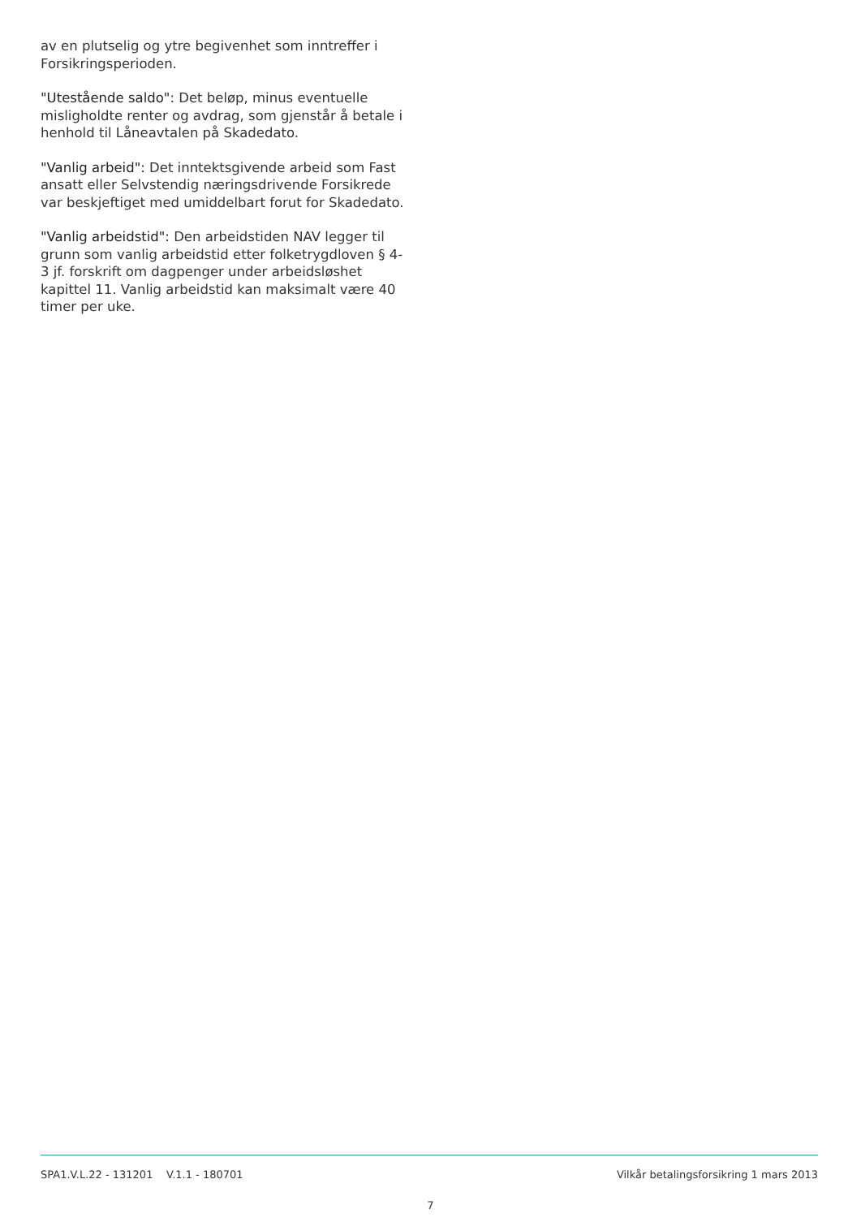av en plutselig og ytre begivenhet som inntreffer i Forsikringsperioden.
"Utestående saldo": Det beløp, minus eventuelle misligholdte renter og avdrag, som gjenstår å betale i henhold til Låneavtalen på Skadedato.
"Vanlig arbeid": Det inntektsgivende arbeid som Fast ansatt eller Selvstendig næringsdrivende Forsikrede var beskjeftiget med umiddelbart forut for Skadedato.
"Vanlig arbeidstid": Den arbeidstiden NAV legger til grunn som vanlig arbeidstid etter folketrygdloven § 4-3 jf. forskrift om dagpenger under arbeidsløshet kapittel 11. Vanlig arbeidstid kan maksimalt være 40 timer per uke.
SPA1.V.L.22 - 131201 V.1.1 - 180701 Vilkår betalingsforsikring 1 mars 2013
7